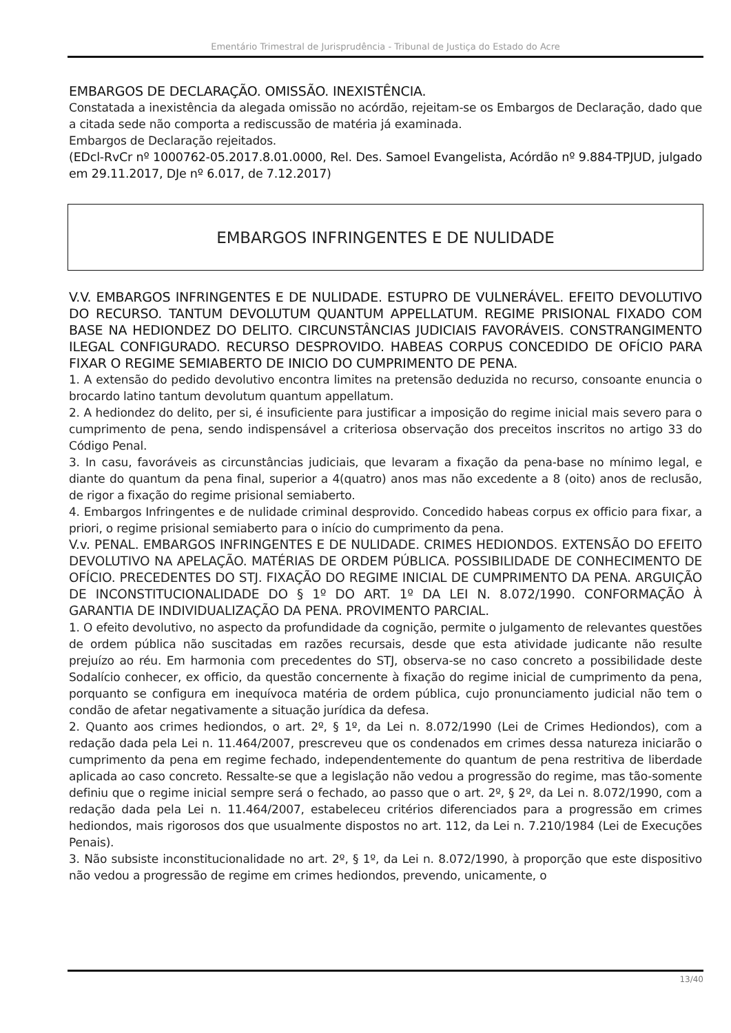Ementário Trimestral de Jurisprudência - Tribunal de Justiça do Estado do Acre
EMBARGOS DE DECLARAÇÃO. OMISSÃO. INEXISTÊNCIA.
Constatada a inexistência da alegada omissão no acórdão, rejeitam-se os Embargos de Declaração, dado que a citada sede não comporta a rediscussão de matéria já examinada.
Embargos de Declaração rejeitados.
(EDcl-RvCr nº 1000762-05.2017.8.01.0000, Rel. Des. Samoel Evangelista, Acórdão nº 9.884-TPJUD, julgado em 29.11.2017, DJe nº 6.017, de 7.12.2017)
EMBARGOS INFRINGENTES E DE NULIDADE
V.V. EMBARGOS INFRINGENTES E DE NULIDADE. ESTUPRO DE VULNERÁVEL. EFEITO DEVOLUTIVO DO RECURSO. TANTUM DEVOLUTUM QUANTUM APPELLATUM. REGIME PRISIONAL FIXADO COM BASE NA HEDIONDEZ DO DELITO. CIRCUNSTÂNCIAS JUDICIAIS FAVORÁVEIS. CONSTRANGIMENTO ILEGAL CONFIGURADO. RECURSO DESPROVIDO. HABEAS CORPUS CONCEDIDO DE OFÍCIO PARA FIXAR O REGIME SEMIABERTO DE INICIO DO CUMPRIMENTO DE PENA.
1. A extensão do pedido devolutivo encontra limites na pretensão deduzida no recurso, consoante enuncia o brocardo latino tantum devolutum quantum appellatum.
2. A hediondez do delito, per si, é insuficiente para justificar a imposição do regime inicial mais severo para o cumprimento de pena, sendo indispensável a criteriosa observação dos preceitos inscritos no artigo 33 do Código Penal.
3. In casu, favoráveis as circunstâncias judiciais, que levaram a fixação da pena-base no mínimo legal, e diante do quantum da pena final, superior a 4(quatro) anos mas não excedente a 8 (oito) anos de reclusão, de rigor a fixação do regime prisional semiaberto.
4. Embargos Infringentes e de nulidade criminal desprovido. Concedido habeas corpus ex officio para fixar, a priori, o regime prisional semiaberto para o início do cumprimento da pena.
V.v. PENAL. EMBARGOS INFRINGENTES E DE NULIDADE. CRIMES HEDIONDOS. EXTENSÃO DO EFEITO DEVOLUTIVO NA APELAÇÃO. MATÉRIAS DE ORDEM PÚBLICA. POSSIBILIDADE DE CONHECIMENTO DE OFÍCIO. PRECEDENTES DO STJ. FIXAÇÃO DO REGIME INICIAL DE CUMPRIMENTO DA PENA. ARGUIÇÃO DE INCONSTITUCIONALIDADE DO § 1º DO ART. 1º DA LEI N. 8.072/1990. CONFORMAÇÃO À GARANTIA DE INDIVIDUALIZAÇÃO DA PENA. PROVIMENTO PARCIAL.
1. O efeito devolutivo, no aspecto da profundidade da cognição, permite o julgamento de relevantes questões de ordem pública não suscitadas em razões recursais, desde que esta atividade judicante não resulte prejuízo ao réu. Em harmonia com precedentes do STJ, observa-se no caso concreto a possibilidade deste Sodalício conhecer, ex officio, da questão concernente à fixação do regime inicial de cumprimento da pena, porquanto se configura em inequívoca matéria de ordem pública, cujo pronunciamento judicial não tem o condão de afetar negativamente a situação jurídica da defesa.
2. Quanto aos crimes hediondos, o art. 2º, § 1º, da Lei n. 8.072/1990 (Lei de Crimes Hediondos), com a redação dada pela Lei n. 11.464/2007, prescreveu que os condenados em crimes dessa natureza iniciarão o cumprimento da pena em regime fechado, independentemente do quantum de pena restritiva de liberdade aplicada ao caso concreto. Ressalte-se que a legislação não vedou a progressão do regime, mas tão-somente definiu que o regime inicial sempre será o fechado, ao passo que o art. 2º, § 2º, da Lei n. 8.072/1990, com a redação dada pela Lei n. 11.464/2007, estabeleceu critérios diferenciados para a progressão em crimes hediondos, mais rigorosos dos que usualmente dispostos no art. 112, da Lei n. 7.210/1984 (Lei de Execuções Penais).
3. Não subsiste inconstitucionalidade no art. 2º, § 1º, da Lei n. 8.072/1990, à proporção que este dispositivo não vedou a progressão de regime em crimes hediondos, prevendo, unicamente, o
13/40